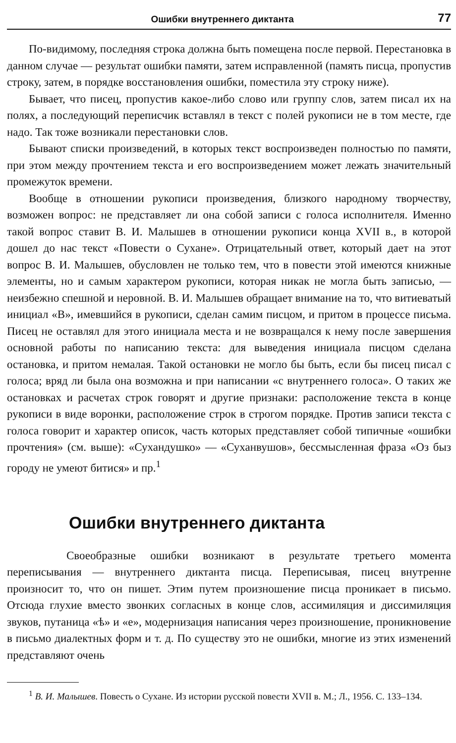Ошибки внутреннего диктанта 77
По-видимому, последняя строка должна быть помещена после первой. Перестановка в данном случае — результат ошибки памяти, затем исправленной (память писца, пропустив строку, затем, в порядке восстановления ошибки, поместила эту строку ниже).
Бывает, что писец, пропустив какое-либо слово или группу слов, затем писал их на полях, а последующий переписчик вставлял в текст с полей рукописи не в том месте, где надо. Так тоже возникали перестановки слов.
Бывают списки произведений, в которых текст воспроизведен полностью по памяти, при этом между прочтением текста и его воспроизведением может лежать значительный промежуток времени.
Вообще в отношении рукописи произведения, близкого народному творчеству, возможен вопрос: не представляет ли она собой записи с голоса исполнителя. Именно такой вопрос ставит В. И. Малышев в отношении рукописи конца XVII в., в которой дошел до нас текст «Повести о Сухане». Отрицательный ответ, который дает на этот вопрос В. И. Малышев, обусловлен не только тем, что в повести этой имеются книжные элементы, но и самым характером рукописи, которая никак не могла быть записью, — неизбежно спешной и неровной. В. И. Малышев обращает внимание на то, что витиеватый инициал «В», имевшийся в рукописи, сделан самим писцом, и притом в процессе письма. Писец не оставлял для этого инициала места и не возвращался к нему после завершения основной работы по написанию текста: для выведения инициала писцом сделана остановка, и притом немалая. Такой остановки не могло бы быть, если бы писец писал с голоса; вряд ли была она возможна и при написании «с внутреннего голоса». О таких же остановках и расчетах строк говорят и другие признаки: расположение текста в конце рукописи в виде воронки, расположение строк в строгом порядке. Против записи текста с голоса говорит и характер описок, часть которых представляет собой типичные «ошибки прочтения» (см. выше): «Сухандушко» — «Суханвушов», бессмысленная фраза «Оз быз городу не умеют битися» и пр.<sup>1</sup>
Ошибки внутреннего диктанта
Своеобразные ошибки возникают в результате третьего момента переписывания — внутреннего диктанта писца. Переписывая, писец внутренне произносит то, что он пишет. Этим путем произношение писца проникает в письмо. Отсюда глухие вместо звонких согласных в конце слов, ассимиляция и диссимиляция звуков, путаница «ѣ» и «е», модернизация написания через произношение, проникновение в письмо диалектных форм и т. д. По существу это не ошибки, многие из этих изменений представляют очень
<sup>1</sup> В. И. Малышев. Повесть о Сухане. Из истории русской повести XVII в. М.; Л., 1956. С. 133–134.